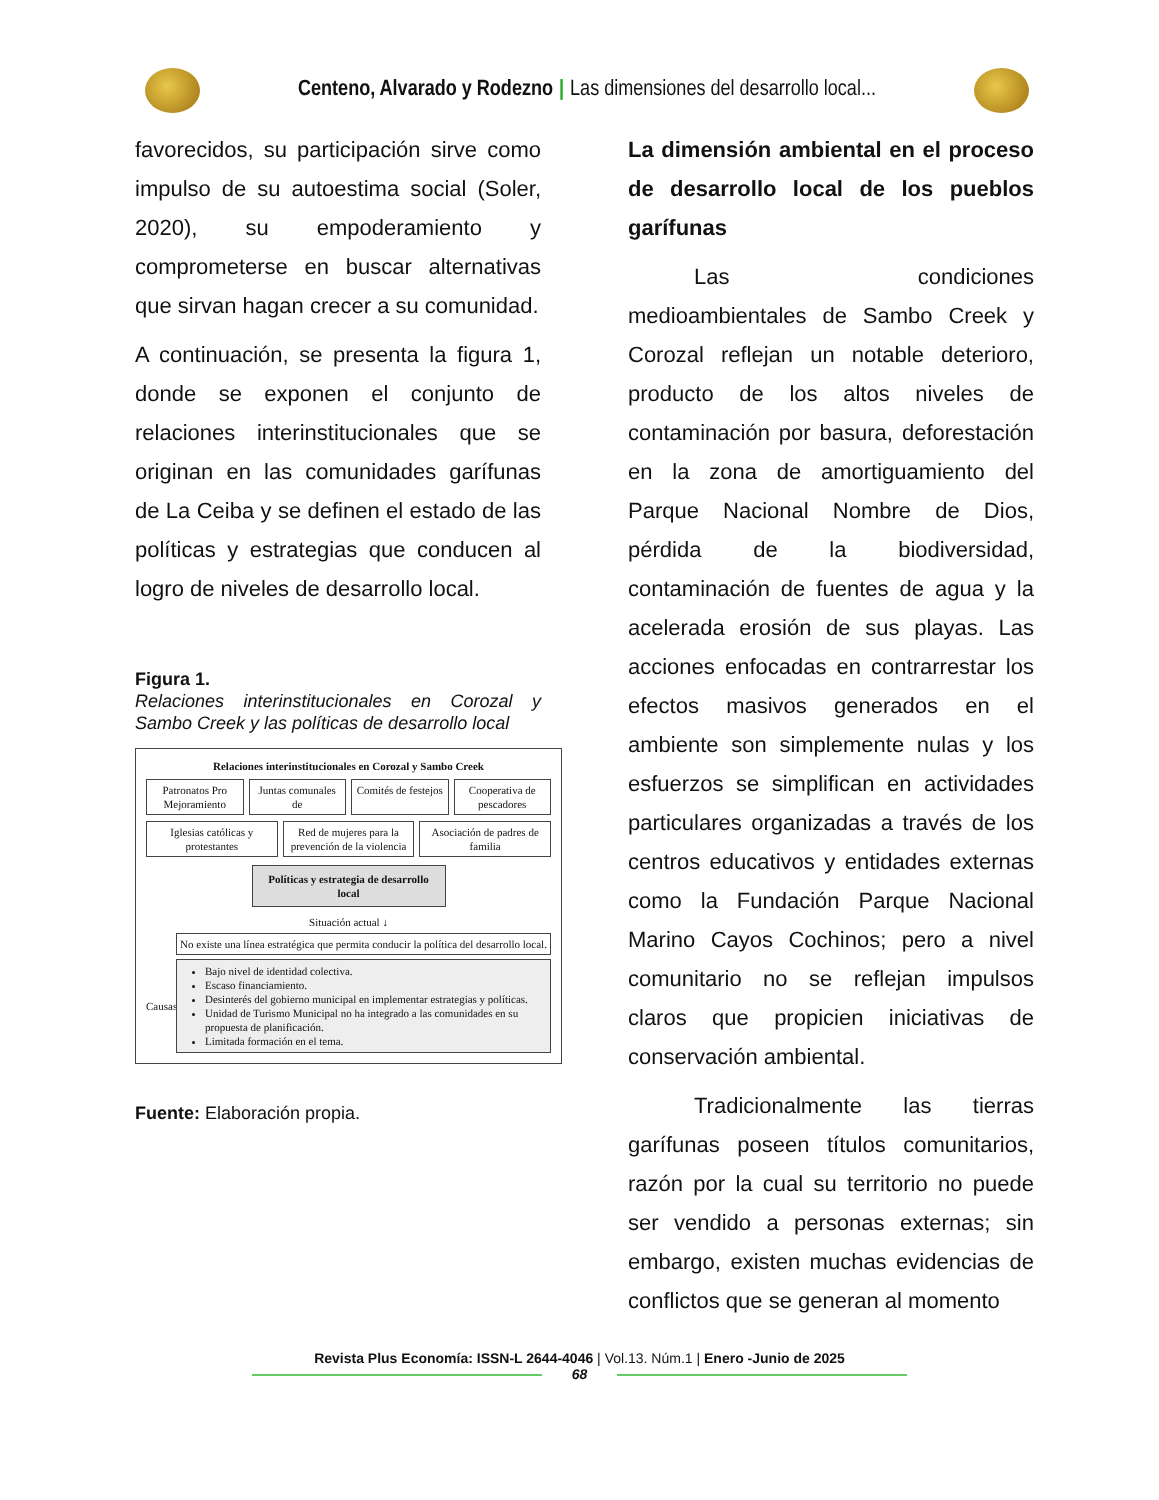Centeno, Alvarado y Rodezno | Las dimensiones del desarrollo local...
favorecidos, su participación sirve como impulso de su autoestima social (Soler, 2020), su empoderamiento y comprometerse en buscar alternativas que sirvan hagan crecer a su comunidad.
A continuación, se presenta la figura 1, donde se exponen el conjunto de relaciones interinstitucionales que se originan en las comunidades garífunas de La Ceiba y se definen el estado de las políticas y estrategias que conducen al logro de niveles de desarrollo local.
Figura 1.
Relaciones interinstitucionales en Corozal y Sambo Creek y las políticas de desarrollo local
Relaciones interinstitucionales en Corozal y Sambo Creek
Patronatos Pro Mejoramiento Juntas comunales de Comités de festejos Cooperativa de pescadores
Iglesias católicas y protestantes
Red de mujeres para la prevención de la violencia
Asociación de padres de familia
Políticas y estrategia de desarrollo local
Situación actual ↓
No existe una línea estratégica que permita conducir la política del desarrollo local.
Causas
Bajo nivel de identidad colectiva.
Escaso financiamiento.
Desinterés del gobierno municipal en implementar estrategias y políticas.
Unidad de Turismo Municipal no ha integrado a las comunidades en su propuesta de planificación.
Limitada formación en el tema.
Fuente: Elaboración propia.
La dimensión ambiental en el proceso de desarrollo local de los pueblos garífunas
Las condiciones medioambientales de Sambo Creek y Corozal reflejan un notable deterioro, producto de los altos niveles de contaminación por basura, deforestación en la zona de amortiguamiento del Parque Nacional Nombre de Dios, pérdida de la biodiversidad, contaminación de fuentes de agua y la acelerada erosión de sus playas. Las acciones enfocadas en contrarrestar los efectos masivos generados en el ambiente son simplemente nulas y los esfuerzos se simplifican en actividades particulares organizadas a través de los centros educativos y entidades externas como la Fundación Parque Nacional Marino Cayos Cochinos; pero a nivel comunitario no se reflejan impulsos claros que propicien iniciativas de conservación ambiental.
Tradicionalmente las tierras garífunas poseen títulos comunitarios, razón por la cual su territorio no puede ser vendido a personas externas; sin embargo, existen muchas evidencias de conflictos que se generan al momento
Revista Plus Economía: ISSN-L 2644-4046 | Vol.13. Núm.1 | Enero -Junio de 2025
68